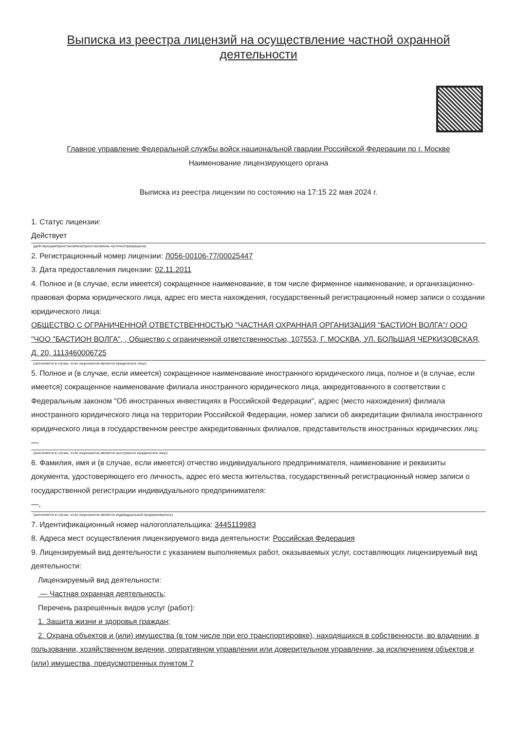Выписка из реестра лицензий на осуществление частной охранной деятельности
Главное управление Федеральной службы войск национальной гвардии Российской Федерации по г. Москве
Наименование лицензирующего органа
Выписка из реестра лицензии по состоянию на 17:15 22 мая 2024 г.
1. Статус лицензии:
Действует
(действующая/приостановлена/приостановлена частично/прекращена)
2. Регистрационный номер лицензии: Л056-00106-77/00025447
3. Дата предоставления лицензии: 02.11.2011
4. Полное и (в случае, если имеется) сокращенное наименование, в том числе фирменное наименование, и организационно-правовая форма юридического лица, адрес его места нахождения, государственный регистрационный номер записи о создании юридического лица:
ОБЩЕСТВО С ОГРАНИЧЕННОЙ ОТВЕТСТВЕННОСТЬЮ "ЧАСТНАЯ ОХРАННАЯ ОРГАНИЗАЦИЯ "БАСТИОН ВОЛГА"/ ООО "ЧОО "БАСТИОН ВОЛГА", , Общество с ограниченной ответственностью, 107553, Г. МОСКВА, УЛ. БОЛЬШАЯ ЧЕРКИЗОВСКАЯ, Д. 20, 1113460006725
(заполняется в случае, если лицензиатом является юридическое лицо)
5. Полное и (в случае, если имеется) сокращенное наименование иностранного юридического лица, полное и (в случае, если имеется) сокращенное наименование филиала иностранного юридического лица, аккредитованного в соответствии с Федеральным законом "Об иностранных инвестициях в Российской Федерации", адрес (место нахождения) филиала иностранного юридического лица на территории Российской Федерации, номер записи об аккредитации филиала иностранного юридического лица в государственном реестре аккредитованных филиалов, представительств иностранных юридических лиц:
—
(заполняется в случае, если лицензиатом является иностранное юридическое лицо)
6. Фамилия, имя и (в случае, если имеется) отчество индивидуального предпринимателя, наименование и реквизиты документа, удостоверяющего его личность, адрес его места жительства, государственный регистрационный номер записи о государственной регистрации индивидуального предпринимателя:
—,
(заполняется в случае, если лицензиатом является индивидуальный предприниматель)
7. Идентификационный номер налогоплательщика: 3445119983
8. Адреса мест осуществления лицензируемого вида деятельности: Российская Федерация
9. Лицензируемый вид деятельности с указанием выполняемых работ, оказываемых услуг, составляющих лицензируемый вид деятельности:
Лицензируемый вид деятельности:
— Частная охранная деятельность;
Перечень разрешённых видов услуг (работ):
1. Защита жизни и здоровья граждан;
2. Охрана объектов и (или) имущества (в том числе при его транспортировке), находящихся в собственности, во владении, в пользовании, хозяйственном ведении, оперативном управлении или доверительном управлении, за исключением объектов и (или) имущества, предусмотренных пунктом 7